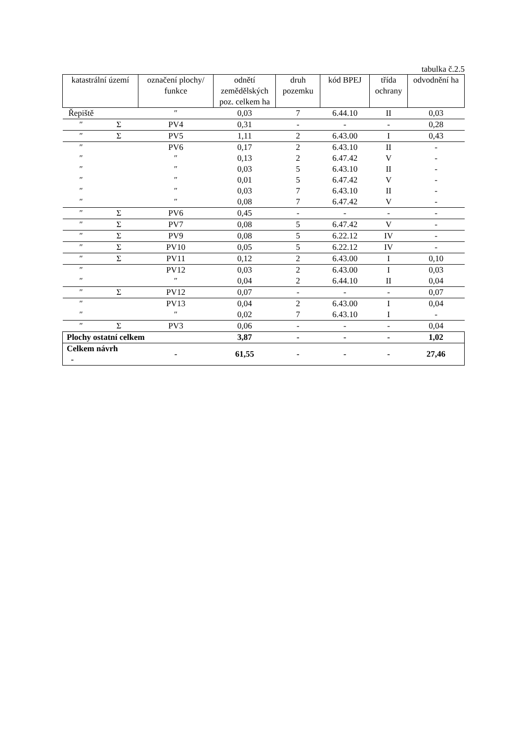tabulka č.2.5
| katastrální území | | označení plochy/ funkce | odnětí zemědělských poz. celkem ha | druh pozemku | kód BPEJ | třída ochrany | odvodnění ha |
| --- | --- | --- | --- | --- | --- | --- | --- |
| Řepiště | | ″ | 0,03 | 7 | 6.44.10 | II | 0,03 |
| ″ | Σ | PV4 | 0,31 | - | - | - | 0,28 |
| ″ | Σ | PV5 | 1,11 | 2 | 6.43.00 | I | 0,43 |
| ″ | | PV6 | 0,17 | 2 | 6.43.10 | II | - |
| ″ | | ″ | 0,13 | 2 | 6.47.42 | V | - |
| ″ | | ″ | 0,03 | 5 | 6.43.10 | II | - |
| ″ | | ″ | 0,01 | 5 | 6.47.42 | V | - |
| ″ | | ″ | 0,03 | 7 | 6.43.10 | II | - |
| ″ | | ″ | 0,08 | 7 | 6.47.42 | V | - |
| ″ | Σ | PV6 | 0,45 | - | - | - | - |
| ″ | Σ | PV7 | 0,08 | 5 | 6.47.42 | V | - |
| ″ | Σ | PV9 | 0,08 | 5 | 6.22.12 | IV | - |
| ″ | Σ | PV10 | 0,05 | 5 | 6.22.12 | IV | - |
| ″ | Σ | PV11 | 0,12 | 2 | 6.43.00 | I | 0,10 |
| ″ | | PV12 | 0,03 | 2 | 6.43.00 | I | 0,03 |
| ″ | | ″ | 0,04 | 2 | 6.44.10 | II | 0,04 |
| ″ | Σ | PV12 | 0,07 | - | - | - | 0,07 |
| ″ | | PV13 | 0,04 | 2 | 6.43.00 | I | 0,04 |
| ″ | | ″ | 0,02 | 7 | 6.43.10 | I | - |
| ″ | Σ | PV3 | 0,06 | - | - | - | 0,04 |
| Plochy ostatní celkem | | | 3,87 | - | - | - | 1,02 |
| Celkem návrh - | | - | 61,55 | - | - | - | 27,46 |